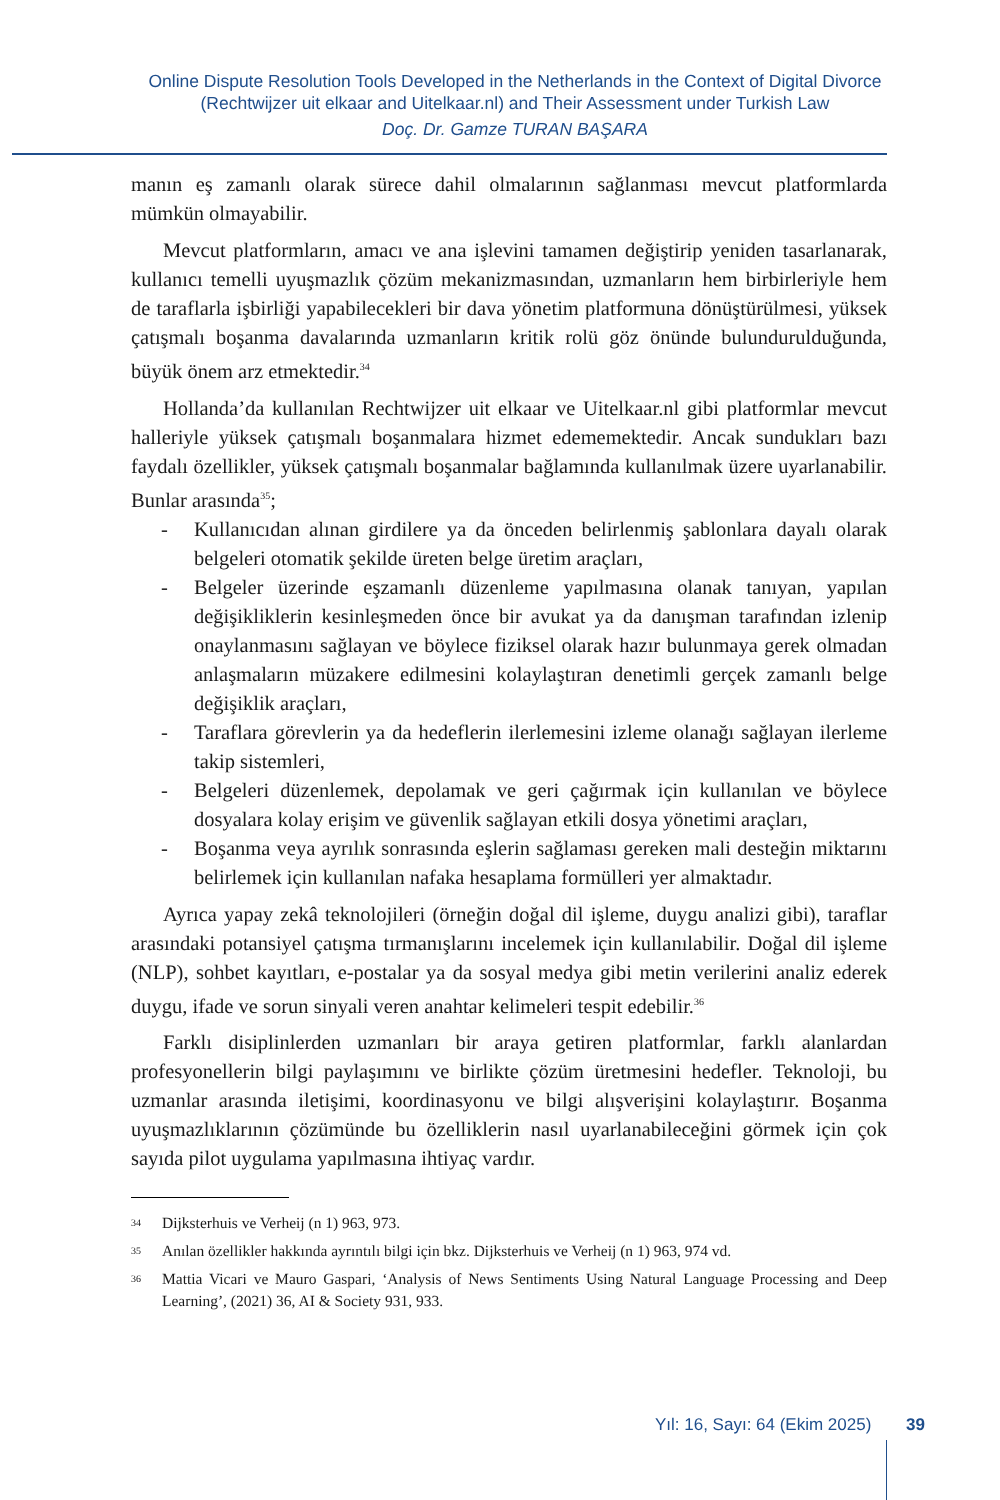Online Dispute Resolution Tools Developed in the Netherlands in the Context of Digital Divorce (Rechtwijzer uit elkaar and Uitelkaar.nl) and Their Assessment under Turkish Law
Doç. Dr. Gamze TURAN BAŞARA
manın eş zamanlı olarak sürece dahil olmalarının sağlanması mevcut platformlarda mümkün olmayabilir.
Mevcut platformların, amacı ve ana işlevini tamamen değiştirip yeniden tasarlanarak, kullanıcı temelli uyuşmazlık çözüm mekanizmasından, uzmanların hem birbirleriyle hem de taraflarla işbirliği yapabilecekleri bir dava yönetim platformuna dönüştürülmesi, yüksek çatışmalı boşanma davalarında uzmanların kritik rolü göz önünde bulundurulduğunda, büyük önem arz etmektedir.<sup>34</sup>
Hollanda’da kullanılan Rechtwijzer uit elkaar ve Uitelkaar.nl gibi platformlar mevcut halleriyle yüksek çatışmalı boşanmalara hizmet edememektedir. Ancak sundukları bazı faydalı özellikler, yüksek çatışmalı boşanmalar bağlamında kullanılmak üzere uyarlanabilir. Bunlar arasında<sup>35</sup>;
- Kullanıcıdan alınan girdilere ya da önceden belirlenmiş şablonlara dayalı olarak belgeleri otomatik şekilde üreten belge üretim araçları,
- Belgeler üzerinde eşzamanlı düzenleme yapılmasına olanak tanıyan, yapılan değişikliklerin kesinleşmeden önce bir avukat ya da danışman tarafından izlenip onaylanmasını sağlayan ve böylece fiziksel olarak hazır bulunmaya gerek olmadan anlaşmaların müzakere edilmesini kolaylaştıran denetimli gerçek zamanlı belge değişiklik araçları,
- Taraflara görevlerin ya da hedeflerin ilerlemesini izleme olanağı sağlayan ilerleme takip sistemleri,
- Belgeleri düzenlemek, depolamak ve geri çağırmak için kullanılan ve böylece dosyalara kolay erişim ve güvenlik sağlayan etkili dosya yönetimi araçları,
- Boşanma veya ayrılık sonrasında eşlerin sağlaması gereken mali desteğin miktarını belirlemek için kullanılan nafaka hesaplama formülleri yer almaktadır.
Ayrıca yapay zekâ teknolojileri (örneğin doğal dil işleme, duygu analizi gibi), taraflar arasındaki potansiyel çatışma tırmanışlarını incelemek için kullanılabilir. Doğal dil işleme (NLP), sohbet kayıtları, e-postalar ya da sosyal medya gibi metin verilerini analiz ederek duygu, ifade ve sorun sinyali veren anahtar kelimeleri tespit edebilir.<sup>36</sup>
Farklı disiplinlerden uzmanları bir araya getiren platformlar, farklı alanlardan profesyonellerin bilgi paylaşımını ve birlikte çözüm üretmesini hedefler. Teknoloji, bu uzmanlar arasında iletişimi, koordinasyonu ve bilgi alışverişini kolaylaştırır. Boşanma uyuşmazlıklarının çözümünde bu özelliklerin nasıl uyarlanabileceğini görmek için çok sayıda pilot uygulama yapılmasına ihtiyaç vardır.
34 Dijksterhuis ve Verheij (n 1) 963, 973.
35 Anılan özellikler hakkında ayrıntılı bilgi için bkz. Dijksterhuis ve Verheij (n 1) 963, 974 vd.
36 Mattia Vicari ve Mauro Gaspari, ‘Analysis of News Sentiments Using Natural Language Processing and Deep Learning’, (2021) 36, AI & Society 931, 933.
Yıl: 16, Sayı: 64 (Ekim 2025) 39